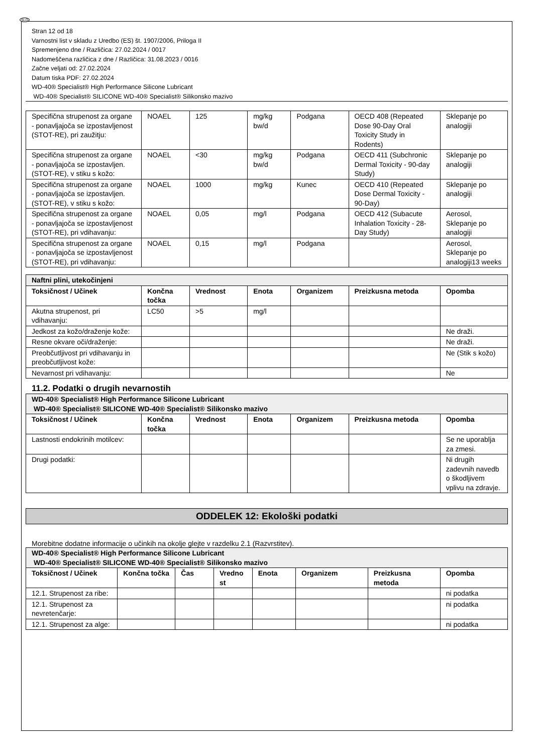SLO
Stran 12 od 18
Varnostni list v skladu z Uredbo (ES) št. 1907/2006, Priloga II
Spremenjeno dne / Različica: 27.02.2024 / 0017
Nadomeščena različica z dne / Različica: 31.08.2023 / 0016
Začne veljati od: 27.02.2024
Datum tiska PDF: 27.02.2024
WD-40® Specialist® High Performance Silicone Lubricant
WD-40® Specialist® SILICONE WD-40® Specialist® Silikonsko mazivo
| Specifična strupenost za organe - ponavljajoča se izpostavljenost (STOT-RE), pri zaužitju: | NOAEL | 125 | mg/kg bw/d | Podgana | OECD 408 (Repeated Dose 90-Day Oral Toxicity Study in Rodents) | Sklepanje po analogiji |
| Specifična strupenost za organe - ponavljajoča se izpostavljen. (STOT-RE), v stiku s kožo: | NOAEL | <30 | mg/kg bw/d | Podgana | OECD 411 (Subchronic Dermal Toxicity - 90-day Study) | Sklepanje po analogiji |
| Specifična strupenost za organe - ponavljajoča se izpostavljen. (STOT-RE), v stiku s kožo: | NOAEL | 1000 | mg/kg | Kunec | OECD 410 (Repeated Dose Dermal Toxicity - 90-Day) | Sklepanje po analogiji |
| Specifična strupenost za organe - ponavljajoča se izpostavljenost (STOT-RE), pri vdihavanju: | NOAEL | 0,05 | mg/l | Podgana | OECD 412 (Subacute Inhalation Toxicity - 28-Day Study) | Aerosol, Sklepanje po analogiji |
| Specifična strupenost za organe - ponavljajoča se izpostavljenost (STOT-RE), pri vdihavanju: | NOAEL | 0,15 | mg/l | Podgana | | Aerosol, Sklepanje po analogiji13 weeks |
| Naftni plini, utekočinjeni | | | | | | |
| Toksičnost / Učinek | Končna točka | Vrednost | Enota | Organizem | Preizkusna metoda | Opomba |
| Akutna strupenost, pri vdihavanju: | LC50 | >5 | mg/l | | | |
| Jedkost za kožo/draženje kože: | | | | | | Ne draži. |
| Resne okvare oči/draženje: | | | | | | Ne draži. |
| Preobčutljivost pri vdihavanju in preobčutljivost kože: | | | | | | Ne (Stik s kožo) |
| Nevarnost pri vdihavanju: | | | | | | Ne |
11.2. Podatki o drugih nevarnostih
| WD-40® Specialist® High Performance Silicone Lubricant WD-40® Specialist® SILICONE WD-40® Specialist® Silikonsko mazivo | | | | | | |
| Toksičnost / Učinek | Končna točka | Vrednost | Enota | Organizem | Preizkusna metoda | Opomba |
| Lastnosti endokrinih motilcev: | | | | | | Se ne uporablja za zmesi. |
| Drugi podatki: | | | | | | Ni drugih zadevnih navedb o škodljivem vplivu na zdravje. |
ODDELEK 12: Ekološki podatki
Morebitne dodatne informacije o učinkih na okolje glejte v razdelku 2.1 (Razvrstitev).
| WD-40® Specialist® High Performance Silicone Lubricant WD-40® Specialist® SILICONE WD-40® Specialist® Silikonsko mazivo | | | | | | | |
| Toksičnost / Učinek | Končna točka | Čas | Vredno st | Enota | Organizem | Preizkusna metoda | Opomba |
| 12.1. Strupenost za ribe: | | | | | | | ni podatka |
| 12.1. Strupenost za nevretenčarje: | | | | | | | ni podatka |
| 12.1. Strupenost za alge: | | | | | | | ni podatka |